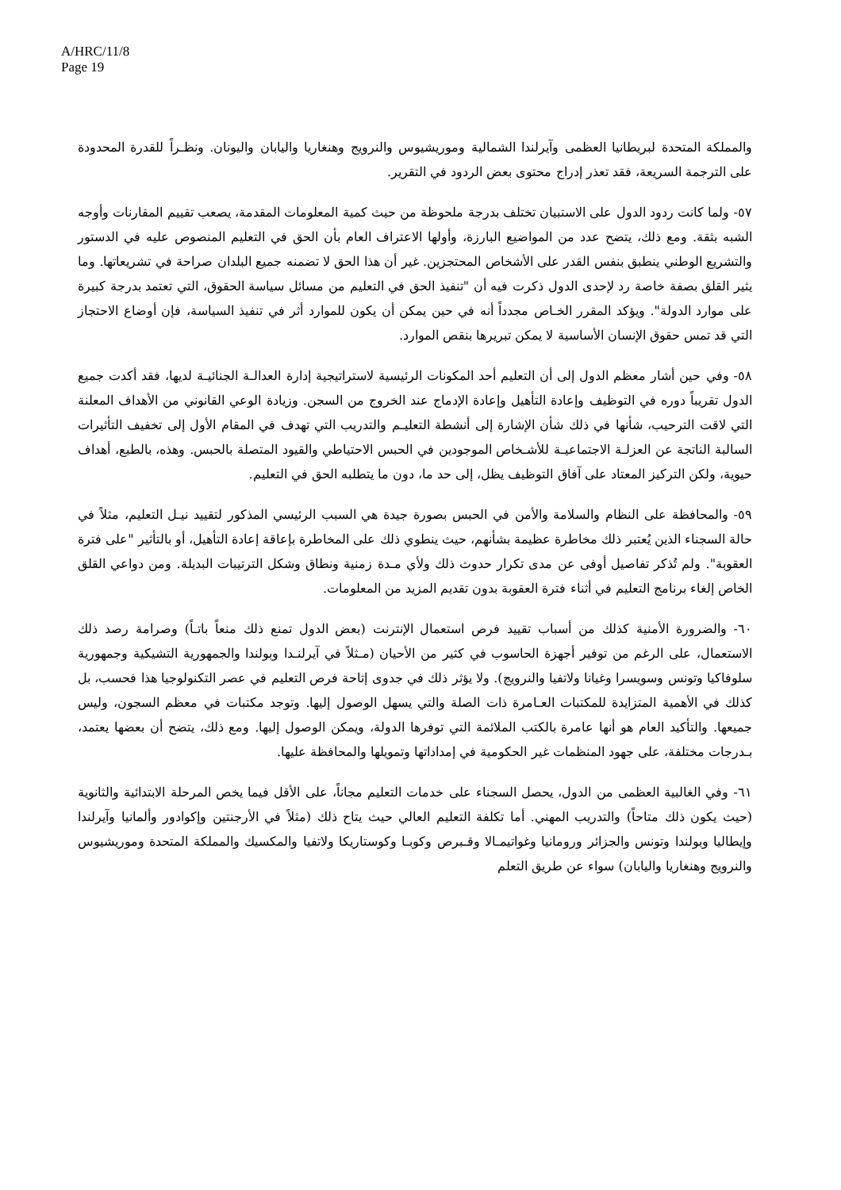A/HRC/11/8
Page 19
والمملكة المتحدة لبريطانيا العظمى وآيرلندا الشمالية وموريشيوس والنرويج وهنغاريا واليابان واليونان. ونظـراً للقدرة المحدودة على الترجمة السريعة، فقد تعذر إدراج محتوى بعض الردود في التقرير.
٥٧- ولما كانت ردود الدول على الاستبيان تختلف بدرجة ملحوظة من حيث كمية المعلومات المقدمة، يصعب تقييم المقارنات وأوجه الشبه بثقة. ومع ذلك، يتضح عدد من المواضيع البارزة، وأولها الاعتراف العام بأن الحق في التعليم المنصوص عليه في الدستور والتشريع الوطني ينطبق بنفس القدر على الأشخاص المحتجزين. غير أن هذا الحق لا تضمنه جميع البلدان صراحة في تشريعاتها. وما يثير القلق بصفة خاصة رد لإحدى الدول ذكرت فيه أن "تنفيذ الحق في التعليم من مسائل سياسة الحقوق، التي تعتمد بدرجة كبيرة على موارد الدولة". ويؤكد المقرر الخـاص مجدداً أنه في حين يمكن أن يكون للموارد أثر في تنفيذ السياسة، فإن أوضاع الاحتجاز التي قد تمس حقوق الإنسان الأساسية لا يمكن تبريرها بنقص الموارد.
٥٨- وفي حين أشار معظم الدول إلى أن التعليم أحد المكونات الرئيسية لاستراتيجية إدارة العدالـة الجنائيـة لديها، فقد أكدت جميع الدول تقريباً دوره في التوظيف وإعادة التأهيل وإعادة الإدماج عند الخروج من السجن. وزيادة الوعي القانوني من الأهداف المعلنة التي لاقت الترحيب، شأنها في ذلك شأن الإشارة إلى أنشطة التعليـم والتدريب التي تهدف في المقام الأول إلى تخفيف التأثيرات السالبة الناتجة عن العزلـة الاجتماعيـة للأشـخاص الموجودين في الحبس الاحتياطي والقيود المتصلة بالحبس. وهذه، بالطبع، أهداف حيوية، ولكن التركيز المعتاد على آفاق التوظيف يظل، إلى حد ما، دون ما يتطلبه الحق في التعليم.
٥٩- والمحافظة على النظام والسلامة والأمن في الحبس بصورة جيدة هي السبب الرئيسي المذكور لتقييد نيـل التعليم، مثلاً في حالة السجناء الذين يُعتبر ذلك مخاطرة عظيمة بشأنهم، حيث ينطوي ذلك على المخاطرة بإعاقة إعادة التأهيل، أو بالتأثير "على فترة العقوبة". ولم تُذكر تفاصيل أوفى عن مدى تكرار حدوث ذلك ولأي مـدة زمنية ونطاق وشكل الترتيبات البديلة. ومن دواعي القلق الخاص إلغاء برنامج التعليم في أثناء فترة العقوبة بدون تقديم المزيد من المعلومات.
٦٠- والضرورة الأمنية كذلك من أسباب تقييد فرص استعمال الإنترنت (بعض الدول تمنع ذلك منعاً باتـاً) وصرامة رصد ذلك الاستعمال، على الرغم من توفير أجهزة الحاسوب في كثير من الأحيان (مـثلاً في آيرلنـدا وبولندا والجمهورية التشيكية وجمهورية سلوفاكيا وتونس وسويسرا وغيانا ولاتفيا والنرويج). ولا يؤثر ذلك في جدوى إتاحة فرص التعليم في عصر التكنولوجيا هذا فحسب، بل كذلك في الأهمية المتزايدة للمكتبات العـامرة ذات الصلة والتي يسهل الوصول إليها. وتوجد مكتبات في معظم السجون، وليس جميعها. والتأكيد العام هو أنها عامرة بالكتب الملائمة التي توفرها الدولة، ويمكن الوصول إليها. ومع ذلك، يتضح أن بعضها يعتمد، بـدرجات مختلفة، على جهود المنظمات غير الحكومية في إمداداتها وتمويلها والمحافظة عليها.
٦١- وفي الغالبية العظمى من الدول، يحصل السجناء على خدمات التعليم مجاناً، على الأقل فيما يخص المرحلة الابتدائية والثانوية (حيث يكون ذلك متاحاً) والتدريب المهني. أما تكلفة التعليم العالي حيث يتاح ذلك (مثلاً في الأرجنتين وإكوادور وألمانيا وآيرلندا وإيطاليا وبولندا وتونس والجزائر ورومانيا وغواتيمـالا وقـبرص وكوبـا وكوستاريكا ولاتفيا والمكسيك والمملكة المتحدة وموريشيوس والنرويج وهنغاريا واليابان) سواء عن طريق التعلم